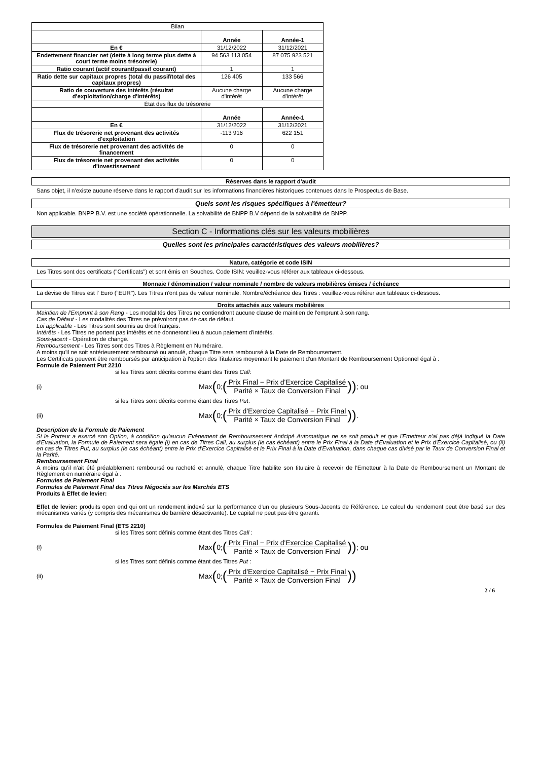| Bilan | | |
| --- | --- | --- |
| | Année | Année-1 |
| En € | 31/12/2022 | 31/12/2021 |
| Endettement financier net (dette à long terme plus dette à court terme moins trésorerie) | 94 563 113 054 | 87 075 923 521 |
| Ratio courant (actif courant/passif courant) | 1 | 1 |
| Ratio dette sur capitaux propres (total du passif/total des capitaux propres) | 126 405 | 133 566 |
| Ratio de couverture des intérêts (résultat d'exploitation/charge d'intérêts) | Aucune charge d'intérêt | Aucune charge d'intérêt |
| État des flux de trésorerie | | |
| | Année | Année-1 |
| En € | 31/12/2022 | 31/12/2021 |
| Flux de trésorerie net provenant des activités d'exploitation | -113 916 | 622 151 |
| Flux de trésorerie net provenant des activités de financement | 0 | 0 |
| Flux de trésorerie net provenant des activités d'investissement | 0 | 0 |
Réserves dans le rapport d'audit
Sans objet, il n'existe aucune réserve dans le rapport d'audit sur les informations financières historiques contenues dans le Prospectus de Base.
Quels sont les risques spécifiques à l'émetteur?
Non applicable. BNPP B.V. est une société opérationnelle. La solvabilité de BNPP B.V dépend de la solvabilité de BNPP.
Section C - Informations clés sur les valeurs mobilières
Quelles sont les principales caractéristiques des valeurs mobilières?
Nature, catégorie et code ISIN
Les Titres sont des certificats ("Certificats") et sont émis en Souches. Code ISIN: veuillez-vous référer aux tableaux ci-dessous.
Monnaie / dénomination / valeur nominale / nombre de valeurs mobilières émises / échéance
La devise de Titres est l' Euro ("EUR"). Les Titres n'ont pas de valeur nominale. Nombre/échéance des Titres : veuillez-vous référer aux tableaux ci-dessous.
Droits attachés aux valeurs mobilières
Maintien de l'Emprunt à son Rang - Les modalités des Titres ne contiendront aucune clause de maintien de l'emprunt à son rang.
Cas de Défaut - Les modalités des Titres ne prévoiront pas de cas de défaut.
Loi applicable - Les Titres sont soumis au droit français.
Intérêts - Les Titres ne portent pas intérêts et ne donneront lieu à aucun paiement d'intérêts.
Sous-jacent - Opération de change.
Remboursement - Les Titres sont des Titres à Règlement en Numéraire.
A moins qu'il ne soit antérieurement remboursé ou annulé, chaque Titre sera remboursé à la Date de Remboursement.
Les Certificats peuvent être remboursés par anticipation à l'option des Titulaires moyennant le paiement d'un Montant de Remboursement Optionnel égal à :
Formule de Paiement Put 2210
si les Titres sont décrits comme étant des Titres Call:
(i)
Max (0; (Prix Final − Prix d'Exercice Capitalisé Parité × Taux de Conversion Final)) ; ou
si les Titres sont décrits comme étant des Titres Put:
(ii)
Max (0; (Prix d'Exercice Capitalisé − Prix Final Parité × Taux de Conversion Final)) .
Description de la Formule de Paiement
Si le Porteur a exercé son Option, à condition qu'aucun Evènement de Remboursement Anticipé Automatique ne se soit produit et que l'Emetteur n'ai pas déjà indiqué la Date d'Evaluation, la Formule de Paiement sera égale (i) en cas de Titres Call, au surplus (le cas échéant) entre le Prix Final à la Date d'Evaluation et le Prix d'Exercice Capitalisé, ou (ii) en cas de Titres Put, au surplus (le cas échéant) entre le Prix d'Exercice Capitalisé et le Prix Final à la Date d'Evaluation, dans chaque cas divisé par le Taux de Conversion Final et la Parité.
Remboursement Final
A moins qu'il n'ait été préalablement remboursé ou racheté et annulé, chaque Titre habilite son titulaire à recevoir de l'Emetteur à la Date de Remboursement un Montant de Règlement en numéraire égal à :
Formules de Paiement Final
Formules de Paiement Final des Titres Négociés sur les Marchés ETS
Produits à Effet de levier:
Effet de levier: produits open end qui ont un rendement indexé sur la performance d'un ou plusieurs Sous-Jacents de Référence. Le calcul du rendement peut être basé sur des mécanismes variés (y compris des mécanismes de barrière désactivante). Le capital ne peut pas être garanti.
Formules de Paiement Final (ETS 2210)
si les Titres sont définis comme étant des Titres Call :
(i)
Max (0; (Prix Final − Prix d'Exercice Capitalisé Parité × Taux de Conversion Final)) ; ou
si les Titres sont définis comme étant des Titres Put :
(ii)
Max (0; (Prix d'Exercice Capitalisé − Prix Final Parité × Taux de Conversion Final))
2 / 6